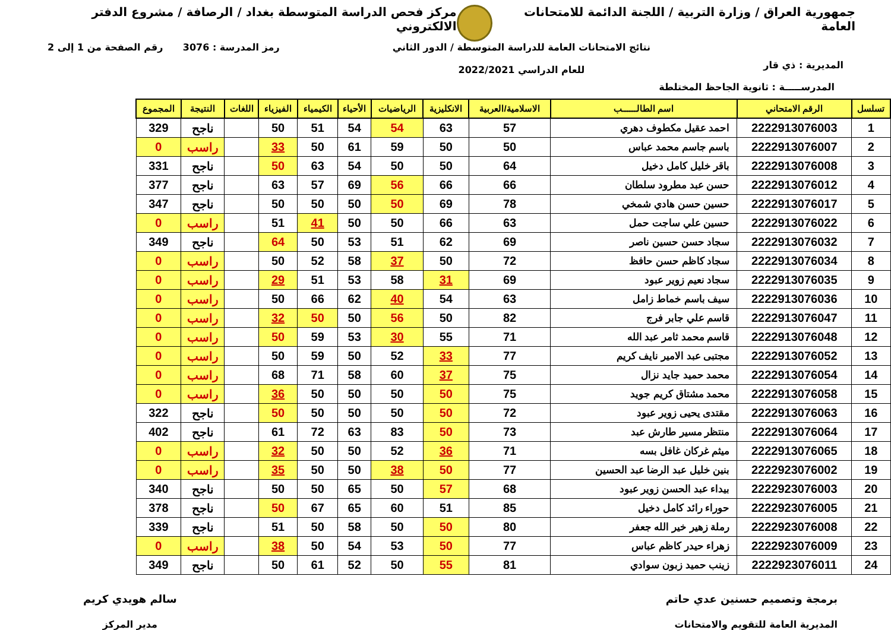جمهورية العراق / وزارة التربية / اللجنة الدائمة للامتحانات العامة
مركز فحص الدراسة المتوسطة بغداد / الرصافة / مشروع الدفتر الالكتروني
المديرية : ذي قار
نتائج الامتحانات العامة للدراسة المتوسطة / الدور الثاني
للعام الدراسي 2022/2021
رمز المدرسة : 3076 رقم الصفحة من 1 إلى 2
المدرســـــة : ثانوية الجاحظ المختلطة
| تسلسل | الرقم الامتحاني | اسم الطالــــــب | الاسلامية/العربية | الانكليزية | الرياضيات | الأحياء | الكيمياء | الفيزياء | اللغات | النتيجة | المجموع |
| --- | --- | --- | --- | --- | --- | --- | --- | --- | --- | --- | --- |
| 1 | 2222913076003 | احمد عقيل مكطوف دهري | 57 | 63 | 54 | 54 | 51 | 50 | | ناجح | 329 |
| 2 | 2222913076007 | باسم جاسم محمد عباس | 50 | 50 | 59 | 61 | 50 | 33 | | راسب | 0 |
| 3 | 2222913076008 | باقر خليل كامل دخيل | 64 | 50 | 50 | 54 | 63 | 50 | | ناجح | 331 |
| 4 | 2222913076012 | حسن عبد مطرود سلطان | 66 | 66 | 56 | 69 | 57 | 63 | | ناجح | 377 |
| 5 | 2222913076017 | حسين حسن هادي شمخي | 78 | 69 | 50 | 50 | 50 | 50 | | ناجح | 347 |
| 6 | 2222913076022 | حسين علي ساجت حمل | 63 | 66 | 50 | 50 | 41 | 51 | | راسب | 0 |
| 7 | 2222913076032 | سجاد حسن حسين ناصر | 69 | 62 | 51 | 53 | 50 | 64 | | ناجح | 349 |
| 8 | 2222913076034 | سجاد كاظم حسن حافظ | 72 | 50 | 37 | 58 | 52 | 50 | | راسب | 0 |
| 9 | 2222913076035 | سجاد نعيم زوير عبود | 69 | 31 | 58 | 53 | 51 | 29 | | راسب | 0 |
| 10 | 2222913076036 | سيف باسم خماط زامل | 63 | 54 | 40 | 62 | 66 | 50 | | راسب | 0 |
| 11 | 2222913076047 | قاسم علي جابر فرج | 82 | 50 | 56 | 50 | 50 | 32 | | راسب | 0 |
| 12 | 2222913076048 | قاسم محمد ثامر عبد الله | 71 | 55 | 30 | 53 | 59 | 50 | | راسب | 0 |
| 13 | 2222913076052 | مجتبى عبد الامير نايف كريم | 77 | 33 | 52 | 50 | 59 | 50 | | راسب | 0 |
| 14 | 2222913076054 | محمد حميد جايد نزال | 75 | 37 | 60 | 58 | 71 | 68 | | راسب | 0 |
| 15 | 2222913076058 | محمد مشتاق كريم جويد | 75 | 50 | 50 | 50 | 50 | 36 | | راسب | 0 |
| 16 | 2222913076063 | مقتدى يحيى زوير عبود | 72 | 50 | 50 | 50 | 50 | 50 | | ناجح | 322 |
| 17 | 2222913076064 | منتظر مسير طارش عبد | 73 | 50 | 83 | 63 | 72 | 61 | | ناجح | 402 |
| 18 | 2222913076065 | ميثم غركان غافل بسه | 71 | 36 | 52 | 50 | 50 | 32 | | راسب | 0 |
| 19 | 2222923076002 | بنين خليل عبد الرضا عبد الحسين | 77 | 50 | 38 | 50 | 50 | 35 | | راسب | 0 |
| 20 | 2222923076003 | بيداء عبد الحسن زوير عبود | 68 | 57 | 50 | 65 | 50 | 50 | | ناجح | 340 |
| 21 | 2222923076005 | حوراء رائد كامل دخيل | 85 | 51 | 60 | 65 | 67 | 50 | | ناجح | 378 |
| 22 | 2222923076008 | رملة زهير خير الله جعفر | 80 | 50 | 50 | 58 | 50 | 51 | | ناجح | 339 |
| 23 | 2222923076009 | زهراء حيدر كاظم عباس | 77 | 50 | 53 | 54 | 50 | 38 | | راسب | 0 |
| 24 | 2222923076011 | زينب حميد زبون سوادي | 81 | 55 | 50 | 52 | 61 | 50 | | ناجح | 349 |
برمجة وتصميم حسنين عدي حاتم
المديرية العامة للتقويم والامتحانات
سالم هويدي كريم
مدير المركز